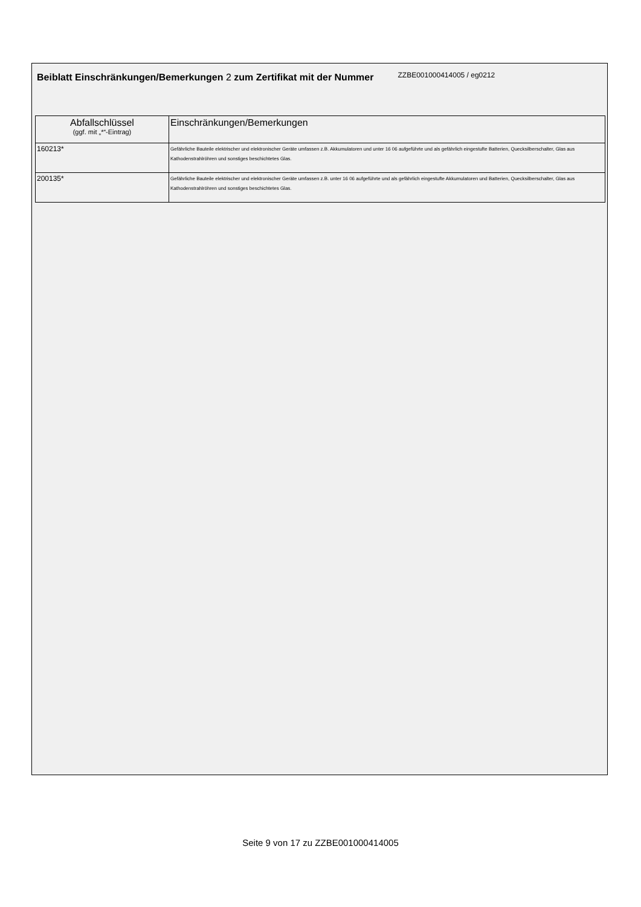Beiblatt Einschränkungen/Bemerkungen 2 zum Zertifikat mit der Nummer
ZZBE001000414005 / eg0212
| Abfallschlüssel (ggf. mit „*“-Eintrag) | Einschränkungen/Bemerkungen |
| --- | --- |
| 160213* | Gefährliche Bauteile elektrischer und elektronischer Geräte umfassen z.B. Akkumulatoren und unter 16 06 aufgeführte und als gefährlich eingestufte Batterien, Quecksilberschalter, Glas aus Kathodenstrahlröhren und sonstiges beschichtetes Glas. |
| 200135* | Gefährliche Bauteile elektrischer und elektronischer Geräte umfassen z.B. unter 16 06 aufgeführte und als gefährlich eingestufte Akkumulatoren und Batterien, Quecksilberschalter, Glas aus Kathodenstrahlröhren und sonstiges beschichtetes Glas. |
Seite 9 von 17 zu ZZBE001000414005